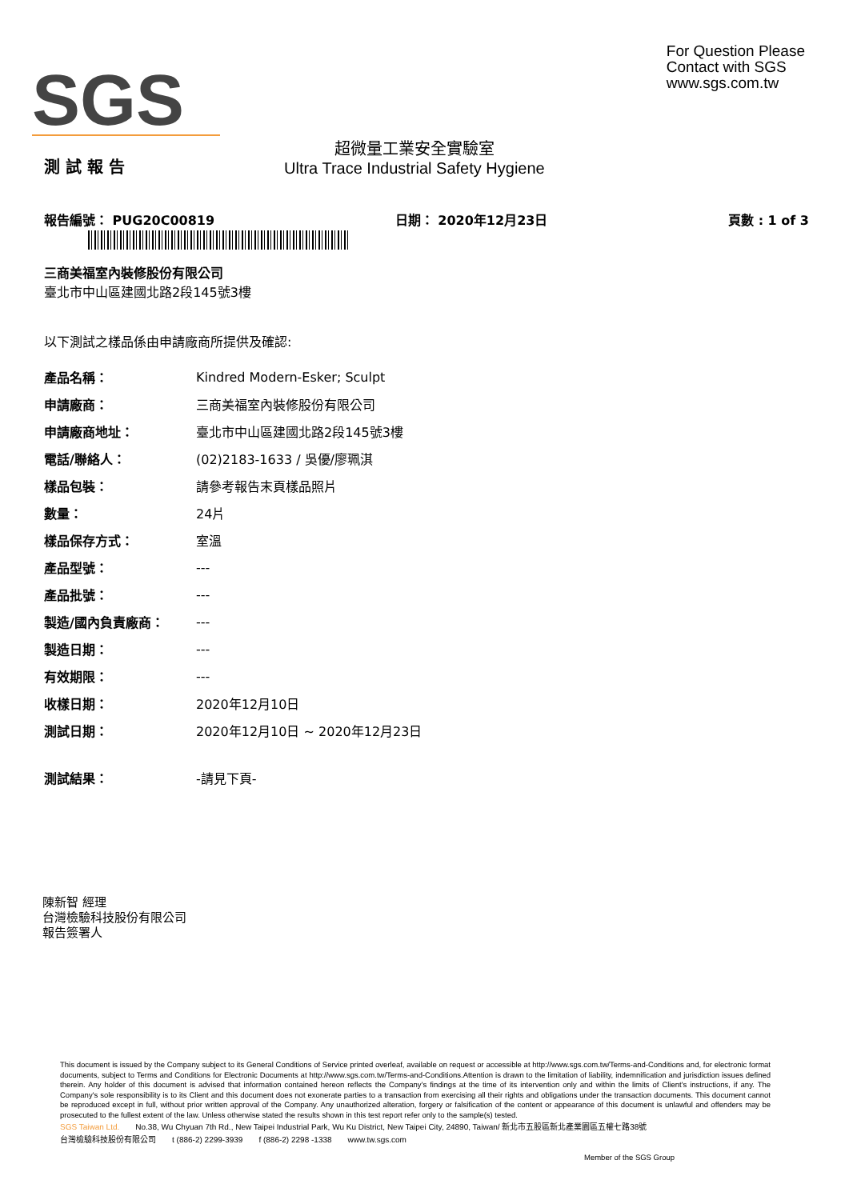SGS
For Question Please
Contact with SGS
www.sgs.com.tw
測 試 報 告
超微量工業安全實驗室
Ultra Trace Industrial Safety Hygiene
報告編號： PUG20C00819 日期： 2020年12月23日 頁數 : 1 of 3
三商美福室內裝修股份有限公司
臺北市中山區建國北路2段145號3樓
以下測試之樣品係由申請廠商所提供及確認:
| 產品名稱： | Kindred Modern-Esker; Sculpt |
| 申請廠商： | 三商美福室內裝修股份有限公司 |
| 申請廠商地址： | 臺北市中山區建國北路2段145號3樓 |
| 電話/聯絡人： | (02)2183-1633 / 吳優/廖珮淇 |
| 樣品包裝： | 請參考報告末頁樣品照片 |
| 數量： | 24片 |
| 樣品保存方式： | 室溫 |
| 產品型號： | --- |
| 產品批號： | --- |
| 製造/國內負責廠商： | --- |
| 製造日期： | --- |
| 有效期限： | --- |
| 收樣日期： | 2020年12月10日 |
| 測試日期： | 2020年12月10日 ~ 2020年12月23日 |
| 測試結果： | -請見下頁- |
陳新智 經理
台灣檢驗科技股份有限公司
報告簽署人
This document is issued by the Company subject to its General Conditions of Service printed overleaf, available on request or accessible at http://www.sgs.com.tw/Terms-and-Conditions and, for electronic format documents, subject to Terms and Conditions for Electronic Documents at http://www.sgs.com.tw/Terms-and-Conditions.Attention is drawn to the limitation of liability, indemnification and jurisdiction issues defined therein. Any holder of this document is advised that information contained hereon reflects the Company's findings at the time of its intervention only and within the limits of Client's instructions, if any. The Company's sole responsibility is to its Client and this document does not exonerate parties to a transaction from exercising all their rights and obligations under the transaction documents. This document cannot be reproduced except in full, without prior written approval of the Company. Any unauthorized alteration, forgery or falsification of the content or appearance of this document is unlawful and offenders may be prosecuted to the fullest extent of the law. Unless otherwise stated the results shown in this test report refer only to the sample(s) tested.
SGS Taiwan Ltd. No.38, Wu Chyuan 7th Rd., New Taipei Industrial Park, Wu Ku District, New Taipei City, 24890, Taiwan/ 新北市五股區新北產業園區五權七路38號
台灣檢驗科技股份有限公司 t (886-2) 2299-3939 f (886-2) 2298 -1338 www.tw.sgs.com
Member of the SGS Group